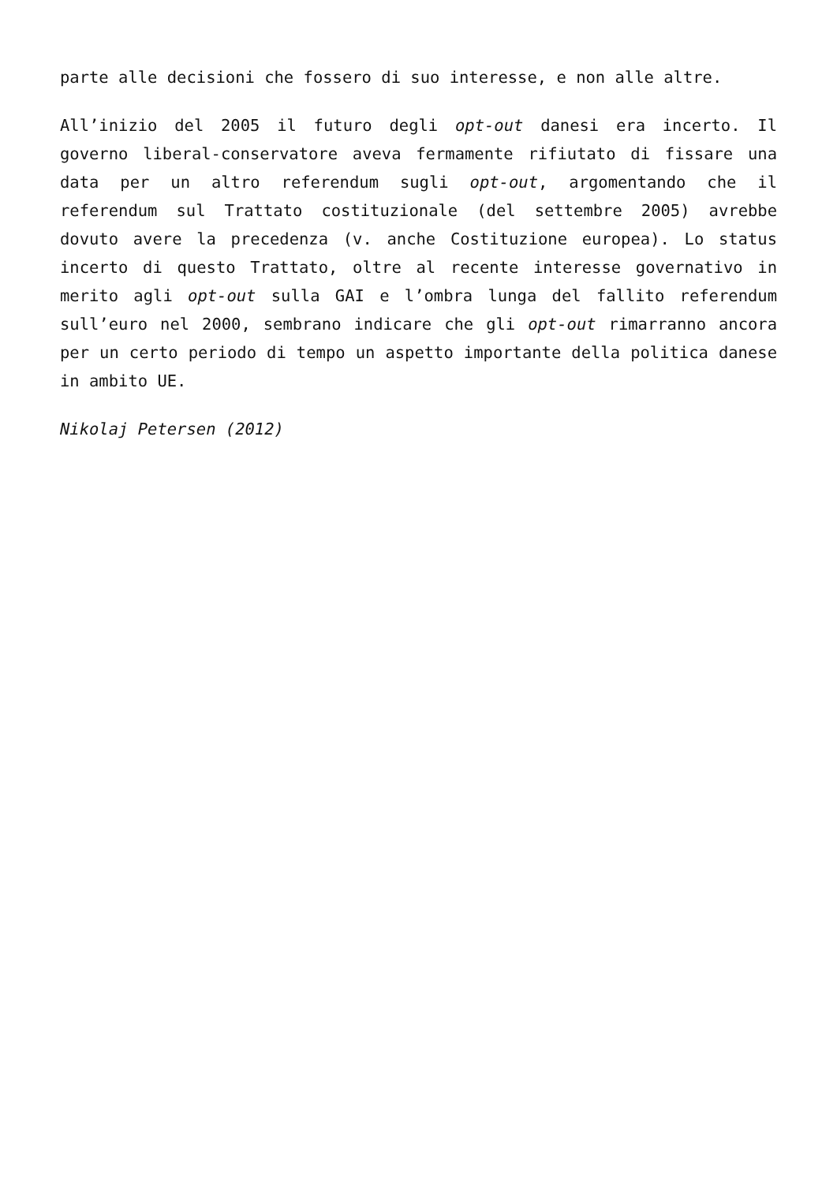parte alle decisioni che fossero di suo interesse, e non alle altre.
All’inizio del 2005 il futuro degli opt-out danesi era incerto. Il governo liberal-conservatore aveva fermamente rifiutato di fissare una data per un altro referendum sugli opt-out, argomentando che il referendum sul Trattato costituzionale (del settembre 2005) avrebbe dovuto avere la precedenza (v. anche Costituzione europea). Lo status incerto di questo Trattato, oltre al recente interesse governativo in merito agli opt-out sulla GAI e l’ombra lunga del fallito referendum sull’euro nel 2000, sembrano indicare che gli opt-out rimarranno ancora per un certo periodo di tempo un aspetto importante della politica danese in ambito UE.
Nikolaj Petersen (2012)